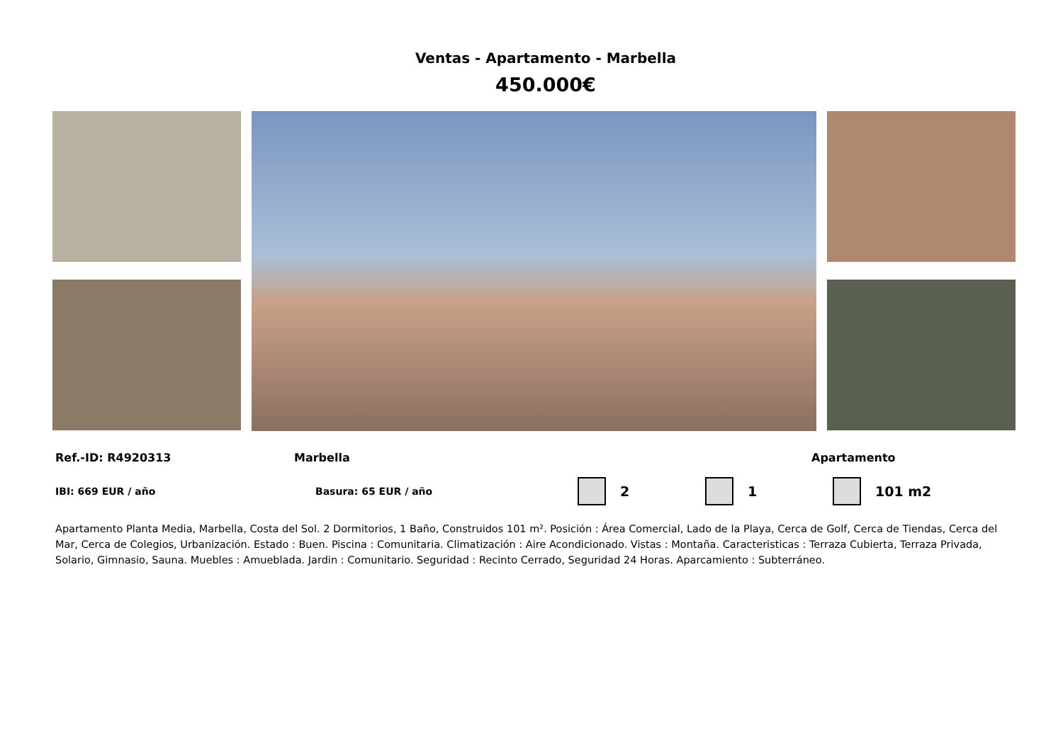Ventas - Apartamento - Marbella
450.000€
Ref.-ID: R4920313 Marbella Apartamento
IBI: 669 EUR / año Basura: 65 EUR / año 2 1 101 m2
Apartamento Planta Media, Marbella, Costa del Sol. 2 Dormitorios, 1 Baño, Construidos 101 m². Posición : Área Comercial, Lado de la Playa, Cerca de Golf, Cerca de Tiendas, Cerca del Mar, Cerca de Colegios, Urbanización. Estado : Buen. Piscina : Comunitaria. Climatización : Aire Acondicionado. Vistas : Montaña. Caracteristicas : Terraza Cubierta, Terraza Privada, Solario, Gimnasio, Sauna. Muebles : Amueblada. Jardin : Comunitario. Seguridad : Recinto Cerrado, Seguridad 24 Horas. Aparcamiento : Subterráneo.